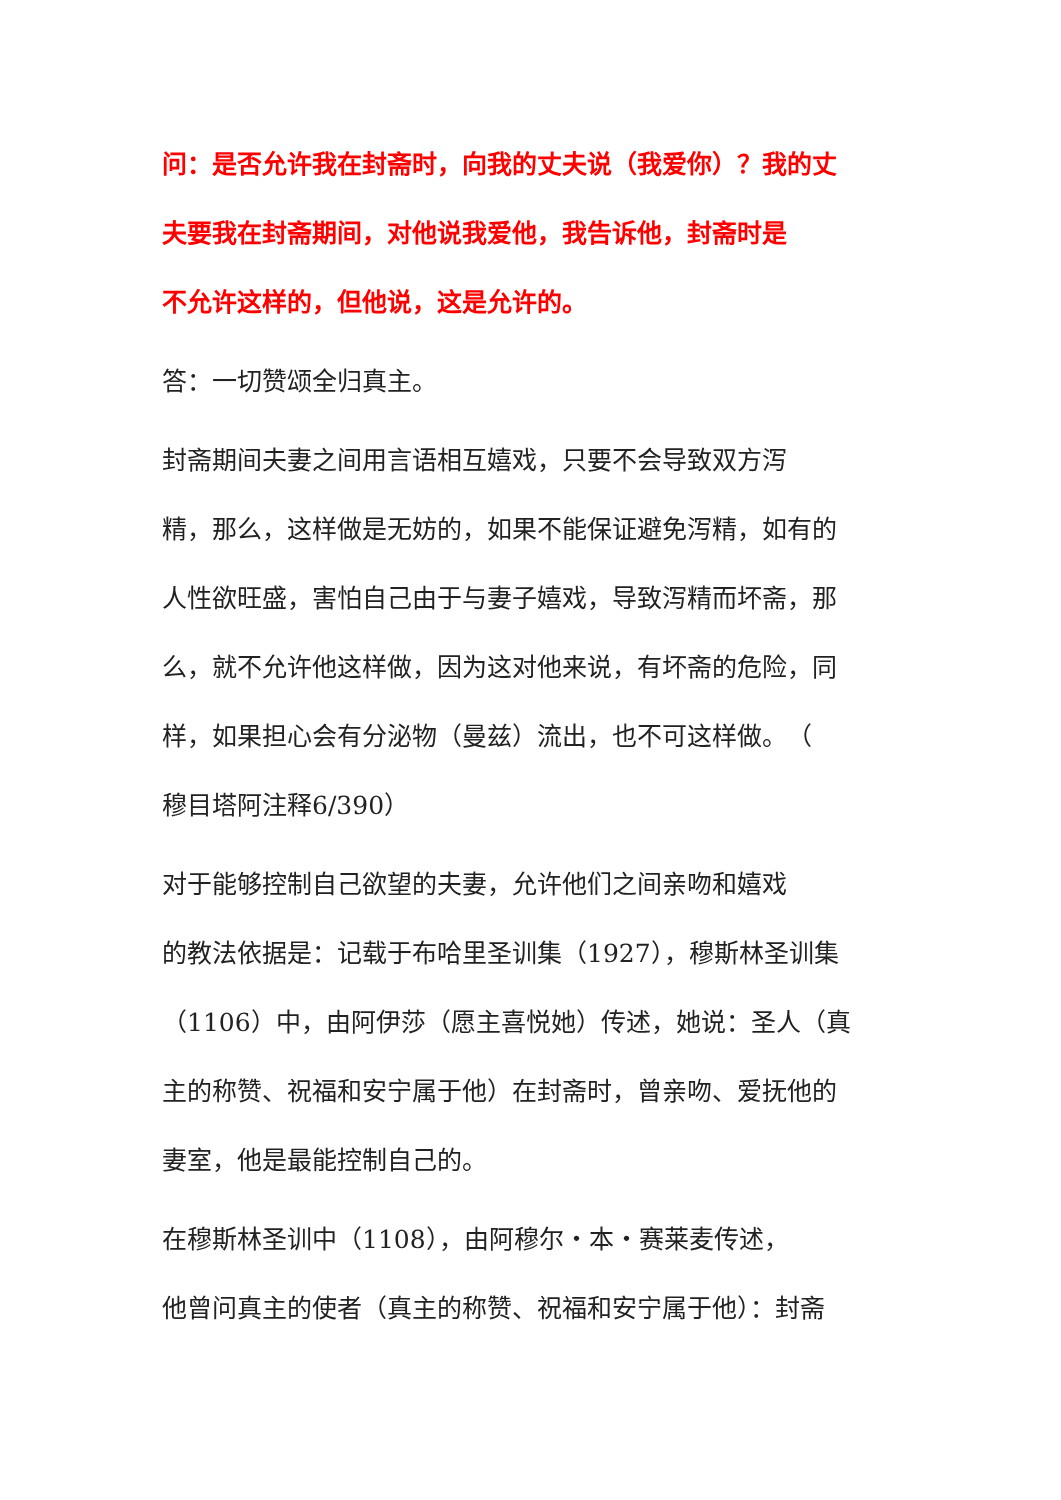问：是否允许我在封斋时，向我的丈夫说（我爱你）？我的丈
夫要我在封斋期间，对他说我爱他，我告诉他，封斋时是
不允许这样的，但他说，这是允许的。
答：一切赞颂全归真主。
封斋期间夫妻之间用言语相互嬉戏，只要不会导致双方泻
精，那么，这样做是无妨的，如果不能保证避免泻精，如有的
人性欲旺盛，害怕自己由于与妻子嬉戏，导致泻精而坏斋，那
么，就不允许他这样做，因为这对他来说，有坏斋的危险，同
样，如果担心会有分泌物（曼兹）流出，也不可这样做。　（
穆目塔阿注释6/390）
对于能够控制自己欲望的夫妻，允许他们之间亲吻和嬉戏
的教法依据是：记载于布哈里圣训集（1927），穆斯林圣训集
（1106）中，由阿伊莎（愿主喜悦她）传述，她说：圣人（真
主的称赞、祝福和安宁属于他）在封斋时，曾亲吻、爱抚他的
妻室，他是最能控制自己的。
在穆斯林圣训中（1108），由阿穆尔・本・赛莱麦传述，
他曾问真主的使者（真主的称赞、祝福和安宁属于他）：封斋